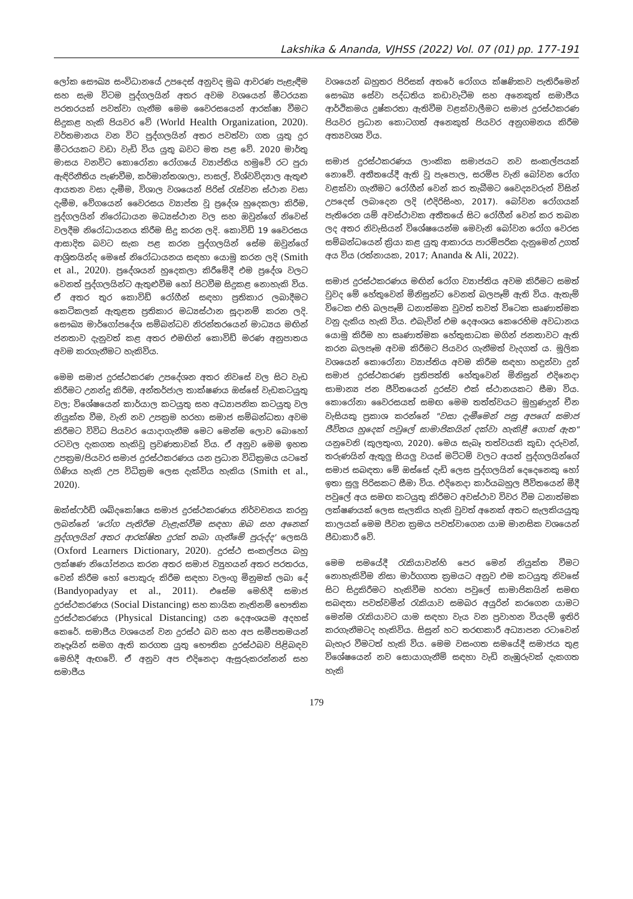Lakshika & Ananda, VJHSS (2022) Vol. 07 (01) pp. 177-191
ලෝක සෞඛ්‍ය සංවිධානයේ උපදෙස් අනුවද මුඛ ආවරණ පැළැඳීම සහ සැම විටම පුද්ගලයින් අතර අවම වශයෙන් මීටරයක පරතරයක් පවත්වා ගැනීම මෙම වෛරසයෙන් ආරක්ෂා වීමට සිදුකළ හැකි පියවර වේ (World Health Organization, 2020). වර්තමානය වන විට පුද්ගලයින් අතර පවත්වා ගත යුතු දුර මීටරයකට වඩා වැඩි විය යුතු බවට මත පළ වේ. 2020 මාර්තු මාසය වනවිට කොරෝනා රෝගයේ ව්‍යාප්තිය හමුවේ රට පුරා ඇඳිරිනීතිය පැණවීම, කර්මාන්තශාලා, පාසල්, විශ්වවිද්‍යාල ඇතුළු ආයතන වසා දැමීම, විශාල වශයෙන් පිරිස් රැස්වන ස්ථාන වසා දැමීම, වේගයෙන් වෛරසය ව්‍යාප්ත වූ ප්‍රදේශ හුදෙකලා කිරීම, පුද්ගලයින් නිරෝධායන මධ්‍යස්ථාන වල සහ ඔවුන්ගේ නිවෙස් වලදීම නිරෝධායනය කිරීම සිදු කරන ලදි. කොවිඩ් 19 වෛරසය ආසාදිත බවට සැක පළ කරන පුද්ගලයින් සේම ඔවුන්ගේ ආශ්‍රිතයින්ද මෙසේ නිරෝධායනය සඳහා යොමු කරන ලදි (Smith et al., 2020). ප්‍රදේශයන් හුදෙකලා කිරීමේදී එම ප්‍රදේශ වලට වෙනත් පුද්ගලයින්ට ඇතුළුවීම හෝ පිටවීම සිදුකළ නොහැකි විය. ඒ අතර තුර කොවිඩ් රෝගීන් සඳහා ප්‍රතිකාර ලබාදීමට කෙටිකලක් ඇතුළත ප්‍රතිකාර මධ්‍යස්ථාන සූදානම් කරන ලදි. සෞඛ්‍ය මාර්ගෝපදේශ සම්බන්ධව නිරන්තරයෙන් මාධ්‍යය මඟින් ජනතාව දැනුවත් කළ අතර එමඟින් කොවිඩ් මරණ අනුපාතය අවම කරගැනීමට හැකිවිය.
මෙම සමාජ දුරස්ථකරණ උපදේශන අතර නිවසේ වල සිට වැඩ කිරීමට උනන්දු කිරීම, අන්තර්ජාල තාක්ෂණය ඔස්සේ වැඩකටයුතු වල; විශේෂයෙන් කාර්යාල කටයුතු සහ අධ්‍යාපනික කටයුතු වල නියුක්ත වීම, වැනි නව උපක්‍රම හරහා සමාජ සම්බන්ධතා අවම කිරීමට විවිධ පියවර යොදාගැනීම මෙට මෙන්ම ලොව බොහෝ රටවල දැකගත හැකිවූ ප්‍රවණතාවක් විය. ඒ අනුව මෙම ඉහත උපක්‍රම/පියවර සමාජ දුරස්ථකරණය යන ප්‍රධාන විධික්‍රමය යටතේ ගිණිය හැකි උප විධික්‍රම ලෙස දැක්විය හැකිය (Smith et al., 2020).
ඔක්ස්ෆර්ඩ් ශබ්දකෝෂය සමාජ දුරස්ථකරණය නිර්වචනය කරනු ලබන්නේ 'රෝග පැතිරීම වැළැක්වීම සඳහා ඔබ සහ අනෙක් පුද්ගලයින් අතර ආරක්ෂිත දුරක් තබා ගැනීමේ පුරුද්ද' ලෙසයි (Oxford Learners Dictionary, 2020). දුරස්ථ සංකල්පය බහු ලක්ෂණ නියෝජනය කරන අතර සමාජ ව්‍යුහයන් අතර පරතරය, වෙන් කිරීම හෝ පොකුරු කිරීම සඳහා වලංගු මිනුමක් ලබා දේ (Bandyopadyay et al., 2011). එසේම මෙහිදී සමාජ දුරස්ථකරණය (Social Distancing) සහ කායික නැතිනම් භෞතික දුරස්ථකරණය (Physical Distancing) යන දෙඅංශයම අදහස් කෙරේ. සමාජීය වශයෙන් වන දුරස්ථ බව සහ අප සමීපතමයන් නෑදෑයින් සමග ඇති කරගත යුතු භෞතික දුරස්ථබව පිළිබඳව මෙහිදී ඇඟවේ. ඒ අනුව අප එදිනෙදා ඇසුරුකරන්නන් සහ සමාජීය
වශයෙන් බහුතර පිරිසක් අතරේ රෝගය ක්ෂණිකව පැතිරීමෙන් සෞඛ්‍ය සේවා පද්ධතිය කඩාවැටීම සහ අනෙකුත් සමාජීය ආර්ථිකමය දුෂ්කරතා ඇතිවීම වළක්වාලීමට සමාජ දුරස්ථකරණ පියවර ප්‍රධාන කොටගත් අනෙකුත් පියවර අනුගමනය කිරීම අත්‍යවශ්‍ය විය.
සමාජ දුරස්ථකරණය ලාංකික සමාජයට නව සංකල්පයක් නොවේ. අතීතයේදී ඇති වූ පැපොල, සරම්ප වැනි බෝවන රෝග වළක්වා ගැනීමට රෝගීන් වෙන් කර තැබීමට වෛද්‍යවරුන් විසින් උපදෙස් ලබාදෙන ලදි (එදිරිසිංහ, 2017). බෝවන රෝගයක් පැතිරෙන යම් අවස්ථාවක අතීතයේ සිට රෝගීන් වෙන් කර තබන ලද අතර නිවැසියන් විශේෂයෙන්ම මෙවැනි බෝවන රෝග වෙරස සම්බන්ධයෙන් ක්‍රියා කළ යුතු ආකාරය පාරම්පරික දැනුමෙන් උගත් අය විය (රත්නායක, 2017; Ananda & Ali, 2022).
සමාජ දුරස්ථකරණය මඟින් රෝග ව්‍යාප්තිය අවම කිරීමට සමත් වුවද මේ හේතුවෙන් මිනිසුන්ට වෙනත් බලපෑම් ඇති විය. ඇතැම් විටෙක එහි බලපෑම් ධනාත්මක වුවත් තවත් විටෙක සෘණාත්මක වනු දැකිය හැකි විය. එබැවින් එම දෙඅංශය කෙරෙහිම අවධානය යොමු කිරීම හා සෘණාත්මක හේතුසාධක මගින් ජනතාවට ඇති කරන බලපෑම අවම කිරීමට පියවර ගැනීමත් වැදගත් ය. මූලික වශයෙන් කොරෝනා ව්‍යාප්තිය අවම කිරීම සඳහා හඳුන්වා දුන් සමාජ දුරස්ථකරණ ප්‍රතිපත්ති හේතුවෙන් මිනිසුන් එදිනෙදා සාමාන්‍ය ජන ජීවිතයෙන් දුරස්ව එක් ස්ථානයකට සීමා විය. කොරෝනා වෛරසයත් සමඟ මෙම තත්ත්වයට මුහුණදුන් චීන වැසියකු ප්‍රකාශ කරන්නේ "වසා දැමීමෙන් පසු අපගේ සමාජ ජීවිතය හුදෙක් පවුලේ සාමාජිකයින් දක්වා හැකිළී ගොස් ඇත" යනුවෙනි (කුලතුංග, 2020). මෙය සැබෑ තත්වයකි කුඩා දරුවන්, තරුණයින් ඇතුලු සියලු වයස් මට්ටම් වලට අයත් පුද්ගලයින්ගේ සමාජ සබඳතා මේ ඔස්සේ දැඩි ලෙස පුද්ගලයින් දෙදෙනෙකු හෝ ඉතා සුලු පිරිසකට සීමා විය. එදිනෙදා කාර්යබහුල ජීවිතයෙන් මිදී පවුලේ අය සමඟ කටයුතු කිරීමට අවස්ථාව විවර වීම ධනාත්මක ලක්ෂණයක් ලෙස සැලකිය හැකි වුවත් අනෙක් අතට සැලකියයුතු කාලයක් මෙම ජීවන ක්‍රමය පවත්වාගෙන යාම මානසික වශයෙන් පීඩාකාරී වේ.
මෙම සමයේදී රැකියාවන්හි පෙර මෙන් නියුක්ත වීමට නොහැකිවීම නිසා මාර්ගගත ක්‍රමයට අනුව එම කටයුතු නිවසේ සිට සිදුකිරීමට හැකිවීම හරහා පවුලේ සාමාජිකයින් සමඟ සබඳතා පවත්වමින් රැකියාව සමබර අයුරින් කරගෙන යාමට මෙන්ම රැකියාවට යාම සඳහා වැය වන ප්‍රවාහන වියදම් ඉතිරි කරගැනීමටද හැකිවිය. සිසුන් හට තරඟකාරී අධ්‍යාපන රටාවෙන් බැහැර වීමටත් හැකි විය. මෙම වසංගත සමයේදී සමාජය තුළ විශේෂයෙන් නව සොයාගැනීම් සඳහා වැඩි නැඹුරුවක් දැකගත හැකි
179